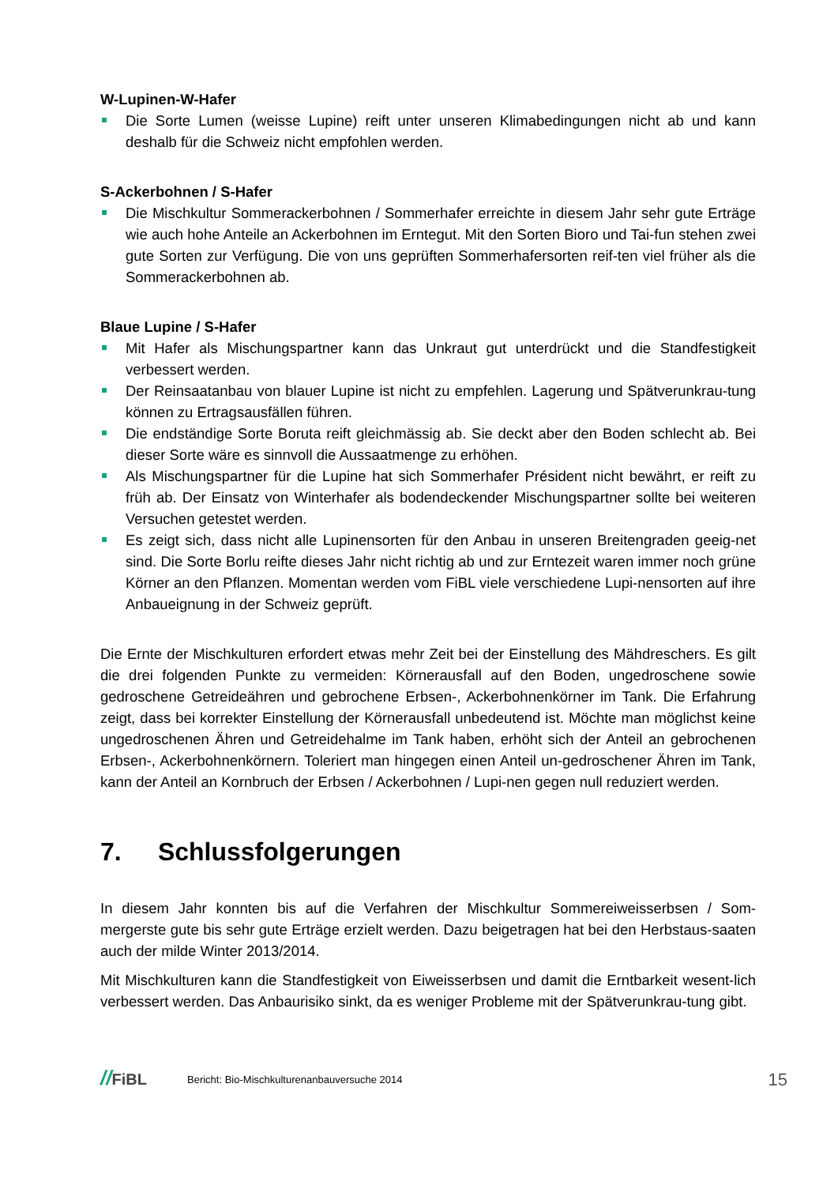W-Lupinen-W-Hafer
Die Sorte Lumen (weisse Lupine) reift unter unseren Klimabedingungen nicht ab und kann deshalb für die Schweiz nicht empfohlen werden.
S-Ackerbohnen / S-Hafer
Die Mischkultur Sommerackerbohnen / Sommerhafer erreichte in diesem Jahr sehr gute Erträge wie auch hohe Anteile an Ackerbohnen im Erntegut. Mit den Sorten Bioro und Tai-fun stehen zwei gute Sorten zur Verfügung. Die von uns geprüften Sommerhafersorten reif-ten viel früher als die Sommerackerbohnen ab.
Blaue Lupine / S-Hafer
Mit Hafer als Mischungspartner kann das Unkraut gut unterdrückt und die Standfestigkeit verbessert werden.
Der Reinsaatanbau von blauer Lupine ist nicht zu empfehlen. Lagerung und Spätverunkrau-tung können zu Ertragsausfällen führen.
Die endständige Sorte Boruta reift gleichmässig ab. Sie deckt aber den Boden schlecht ab. Bei dieser Sorte wäre es sinnvoll die Aussaatmenge zu erhöhen.
Als Mischungspartner für die Lupine hat sich Sommerhafer Président nicht bewährt, er reift zu früh ab. Der Einsatz von Winterhafer als bodendeckender Mischungspartner sollte bei weiteren Versuchen getestet werden.
Es zeigt sich, dass nicht alle Lupinensorten für den Anbau in unseren Breitengraden geeig-net sind. Die Sorte Borlu reifte dieses Jahr nicht richtig ab und zur Erntezeit waren immer noch grüne Körner an den Pflanzen. Momentan werden vom FiBL viele verschiedene Lupi-nensorten auf ihre Anbaueignung in der Schweiz geprüft.
Die Ernte der Mischkulturen erfordert etwas mehr Zeit bei der Einstellung des Mähdreschers. Es gilt die drei folgenden Punkte zu vermeiden: Körnerausfall auf den Boden, ungedroschene sowie gedroschene Getreideähren und gebrochene Erbsen-, Ackerbohnenkörner im Tank. Die Erfahrung zeigt, dass bei korrekter Einstellung der Körnerausfall unbedeutend ist. Möchte man möglichst keine ungedroschenen Ähren und Getreidehalme im Tank haben, erhöht sich der Anteil an gebrochenen Erbsen-, Ackerbohnenkörnern. Toleriert man hingegen einen Anteil un-gedroschener Ähren im Tank, kann der Anteil an Kornbruch der Erbsen / Ackerbohnen / Lupi-nen gegen null reduziert werden.
7. Schlussfolgerungen
In diesem Jahr konnten bis auf die Verfahren der Mischkultur Sommereiweisserbsen / Som-mergerste gute bis sehr gute Erträge erzielt werden. Dazu beigetragen hat bei den Herbstaus-saaten auch der milde Winter 2013/2014.
Mit Mischkulturen kann die Standfestigkeit von Eiweisserbsen und damit die Erntbarkeit wesent-lich verbessert werden. Das Anbaurisiko sinkt, da es weniger Probleme mit der Spätverunkrau-tung gibt.
//FiBL
Bericht: Bio-Mischkulturenanbauversuche 2014
15